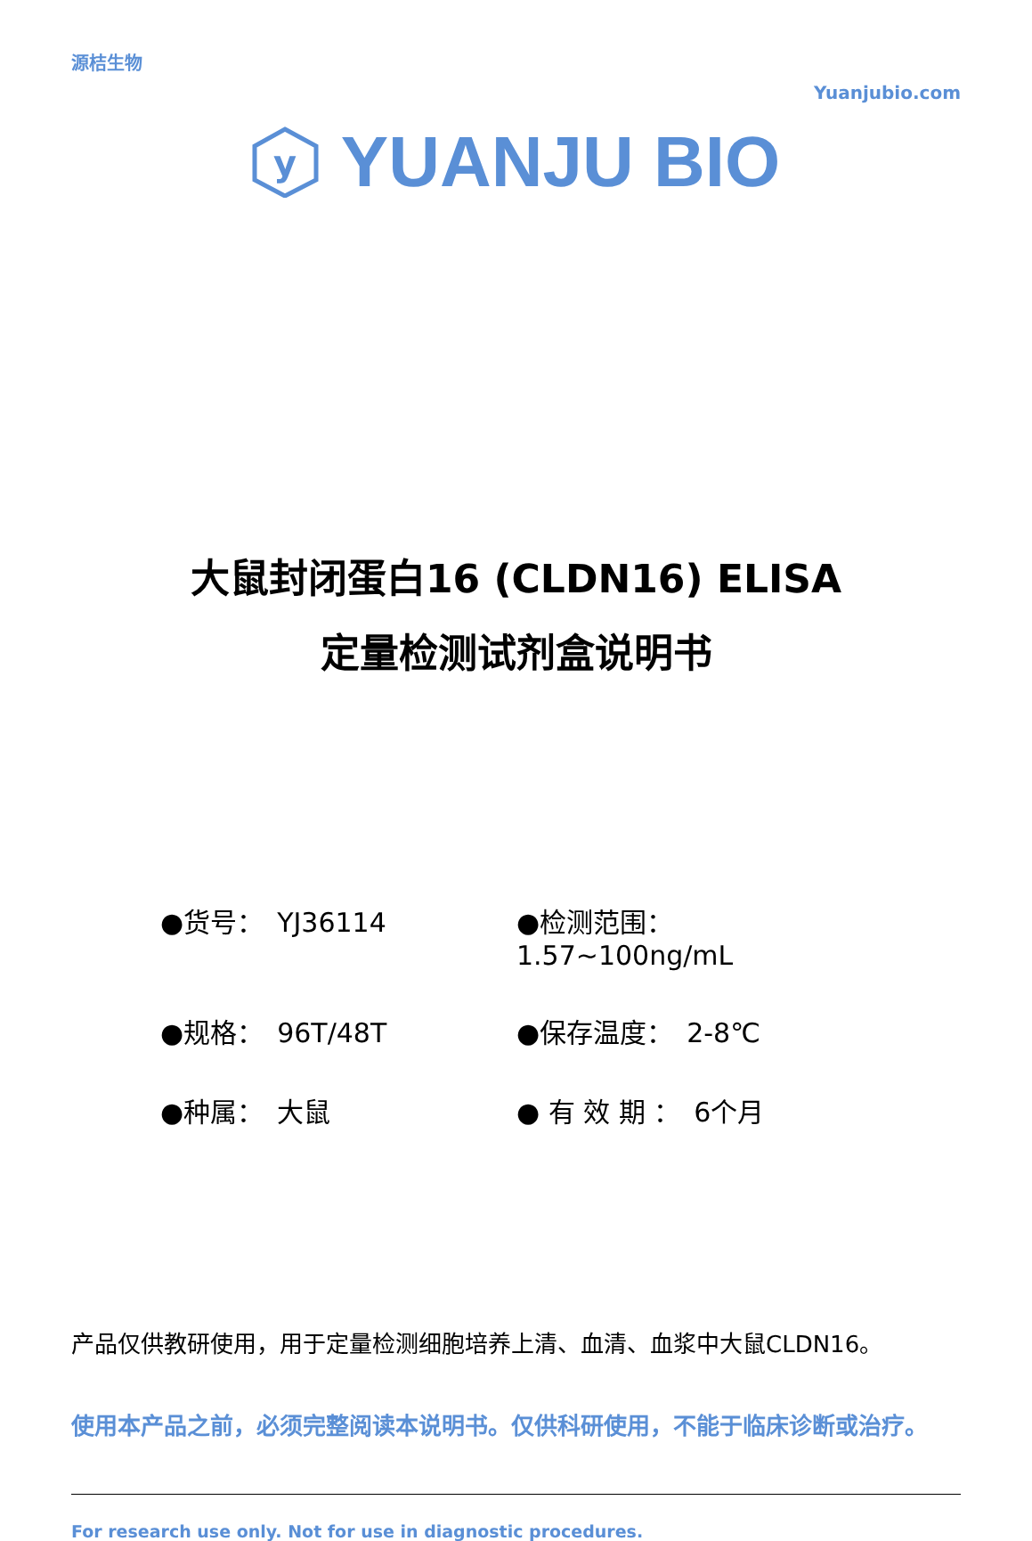源桔生物
Yuanjubio.com
y
YUANJU BIO
大鼠封闭蛋白16 (CLDN16) ELISA
定量检测试剂盒说明书
●货号：　YJ36114
●检测范围：　1.57~100ng/mL
●规格：　96T/48T
●保存温度：　2-8℃
●种属：　大鼠
● 有 效 期 ：　6个月
产品仅供教研使用，用于定量检测细胞培养上清、血清、血浆中大鼠CLDN16。
使用本产品之前，必须完整阅读本说明书。仅供科研使用，不能于临床诊断或治疗。
For research use only. Not for use in diagnostic procedures.